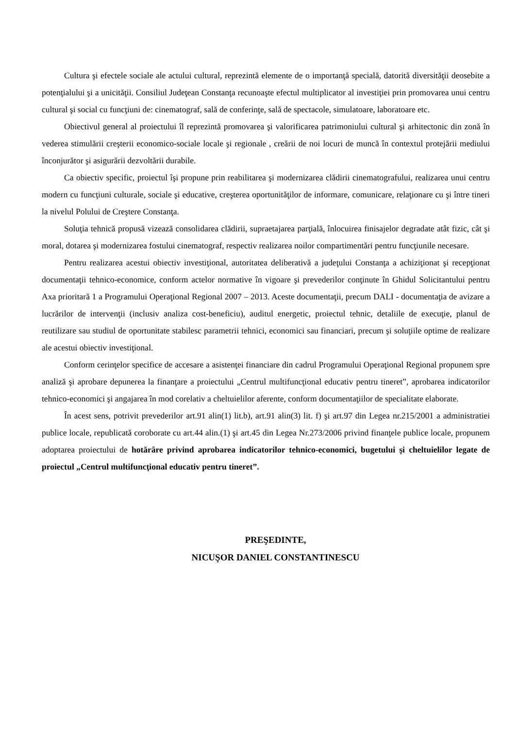Cultura şi efectele sociale ale actului cultural, reprezintă elemente de o importanţă specială, datorită diversităţii deosebite a potenţialului şi a unicităţii. Consiliul Judeţean Constanţa recunoaşte efectul multiplicator al investiţiei prin promovarea unui centru cultural şi social cu funcţiuni de: cinematograf, sală de conferinţe, sală de spectacole, simulatoare, laboratoare etc.
Obiectivul general al proiectului îl reprezintă promovarea şi valorificarea patrimoniului cultural şi arhitectonic din zonă în vederea stimulării creşterii economico-sociale locale şi regionale , creării de noi locuri de muncă în contextul protejării mediului înconjurător şi asigurării dezvoltării durabile.
Ca obiectiv specific, proiectul îşi propune prin reabilitarea şi modernizarea clădirii cinematografului, realizarea unui centru modern cu funcţiuni culturale, sociale şi educative, creşterea oportunităţilor de informare, comunicare, relaţionare cu şi între tineri la nivelul Polului de Creştere Constanţa.
Soluţia tehnică propusă vizează consolidarea clădirii, supraetajarea parţială, înlocuirea finisajelor degradate atât fizic, cât şi moral, dotarea şi modernizarea fostului cinematograf, respectiv realizarea noilor compartimentări pentru funcţiunile necesare.
Pentru realizarea acestui obiectiv investiţional, autoritatea deliberativă a judeţului Constanţa a achiziţionat şi recepţionat documentaţii tehnico-economice, conform actelor normative în vigoare şi prevederilor conţinute în Ghidul Solicitantului pentru Axa prioritară 1 a Programului Operaţional Regional 2007 – 2013. Aceste documentaţii, precum DALI - documentaţia de avizare a lucrărilor de intervenţii (inclusiv analiza cost-beneficiu), auditul energetic, proiectul tehnic, detaliile de execuţie, planul de reutilizare sau studiul de oportunitate stabilesc parametrii tehnici, economici sau financiari, precum şi soluţiile optime de realizare ale acestui obiectiv investiţional.
Conform cerinţelor specifice de accesare a asistenţei financiare din cadrul Programului Operaţional Regional propunem spre analiză şi aprobare depunerea la finanţare a proiectului „Centrul multifuncţional educativ pentru tineret”, aprobarea indicatorilor tehnico-economici şi angajarea în mod corelativ a cheltuielilor aferente, conform documentaţiilor de specialitate elaborate.
În acest sens, potrivit prevederilor art.91 alin(1) lit.b), art.91 alin(3) lit. f) şi art.97 din Legea nr.215/2001 a administratiei publice locale, republicată coroborate cu art.44 alin.(1) şi art.45 din Legea Nr.273/2006 privind finanţele publice locale, propunem adoptarea proiectului de hotărâre privind aprobarea indicatorilor tehnico-economici, bugetului şi cheltuielilor legate de proiectul „Centrul multifuncţional educativ pentru tineret”.
PREŞEDINTE,
NICUŞOR DANIEL CONSTANTINESCU